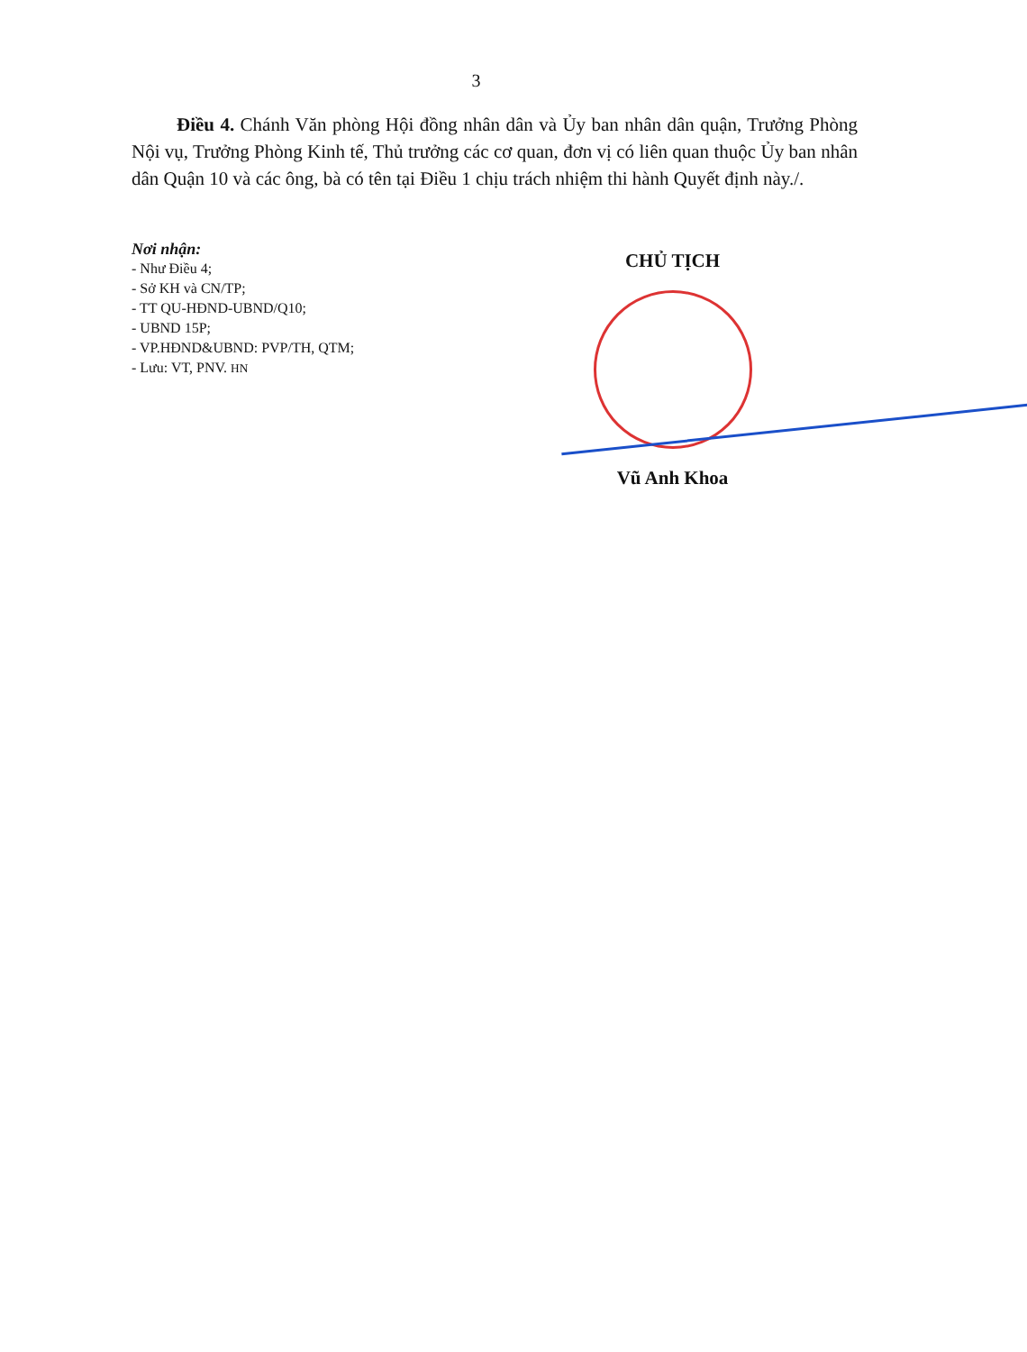3
Điều 4. Chánh Văn phòng Hội đồng nhân dân và Ủy ban nhân dân quận, Trưởng Phòng Nội vụ, Trưởng Phòng Kinh tế, Thủ trưởng các cơ quan, đơn vị có liên quan thuộc Ủy ban nhân dân Quận 10 và các ông, bà có tên tại Điều 1 chịu trách nhiệm thi hành Quyết định này./.
Nơi nhận:
- Như Điều 4;
- Sở KH và CN/TP;
- TT QU-HĐND-UBND/Q10;
- UBND 15P;
- VP.HĐND&UBND: PVP/TH, QTM;
- Lưu: VT, PNV. HN
CHỦ TỊCH
Vũ Anh Khoa